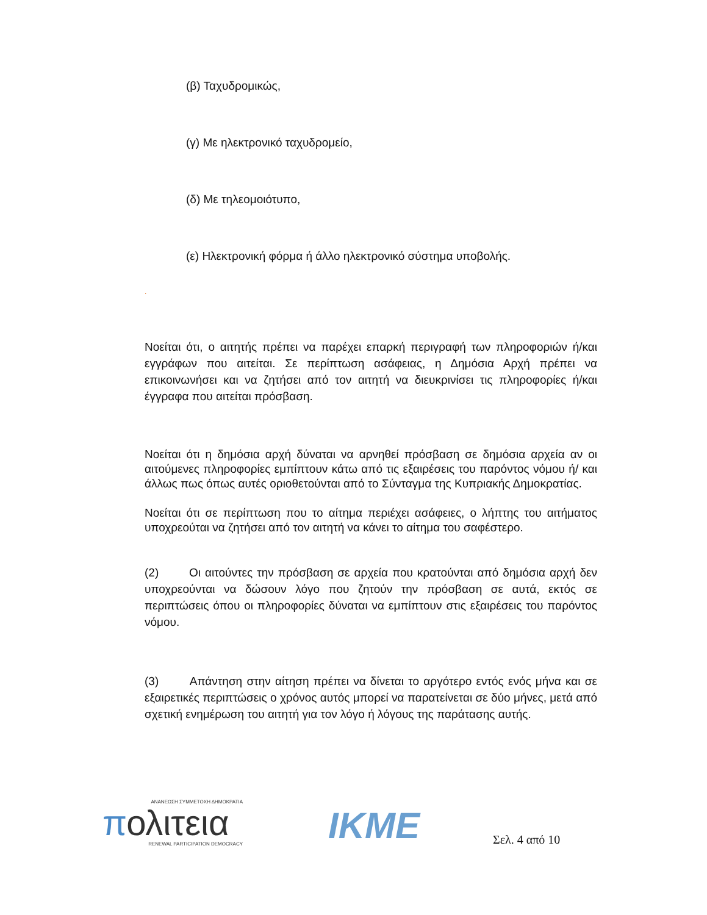(β) Ταχυδρομικώς,
(γ) Με ηλεκτρονικό ταχυδρομείο,
(δ) Με τηλεομοιότυπο,
(ε) Ηλεκτρονική φόρμα ή άλλο ηλεκτρονικό σύστημα υποβολής.
.
Νοείται ότι, ο αιτητής πρέπει να παρέχει επαρκή περιγραφή των πληροφοριών ή/και εγγράφων που αιτείται. Σε περίπτωση ασάφειας, η Δημόσια Αρχή πρέπει να επικοινωνήσει και να ζητήσει από τον αιτητή να διευκρινίσει τις πληροφορίες ή/και έγγραφα που αιτείται πρόσβαση.
Νοείται ότι η δημόσια αρχή δύναται να αρνηθεί πρόσβαση σε δημόσια αρχεία αν οι αιτούμενες πληροφορίες εμπίπτουν κάτω από τις εξαιρέσεις του παρόντος νόμου ή/ και άλλως πως όπως αυτές οριοθετούνται από το Σύνταγμα της Κυπριακής Δημοκρατίας.
Νοείται ότι σε περίπτωση που το αίτημα περιέχει ασάφειες, ο λήπτης του αιτήματος υποχρεούται να ζητήσει από τον αιτητή να κάνει το αίτημα του σαφέστερο.
(2) Οι αιτούντες την πρόσβαση σε αρχεία που κρατούνται από δημόσια αρχή δεν υποχρεούνται να δώσουν λόγο που ζητούν την πρόσβαση σε αυτά, εκτός σε περιπτώσεις όπου οι πληροφορίες δύναται να εμπίπτουν στις εξαιρέσεις του παρόντος νόμου.
(3) Απάντηση στην αίτηση πρέπει να δίνεται το αργότερο εντός ενός μήνα και σε εξαιρετικές περιπτώσεις ο χρόνος αυτός μπορεί να παρατείνεται σε δύο μήνες, μετά από σχετική ενημέρωση του αιτητή για τον λόγο ή λόγους της παράτασης αυτής.
ΑΝΑΝΕΩΣΗ ΣΥΜΜΕΤΟΧΗ ΔΗΜΟΚΡΑΤΙΑ
πολιτεια
RENEWAL PARTICIPATION DEMOCRACY
IKME
Σελ. 4 από 10